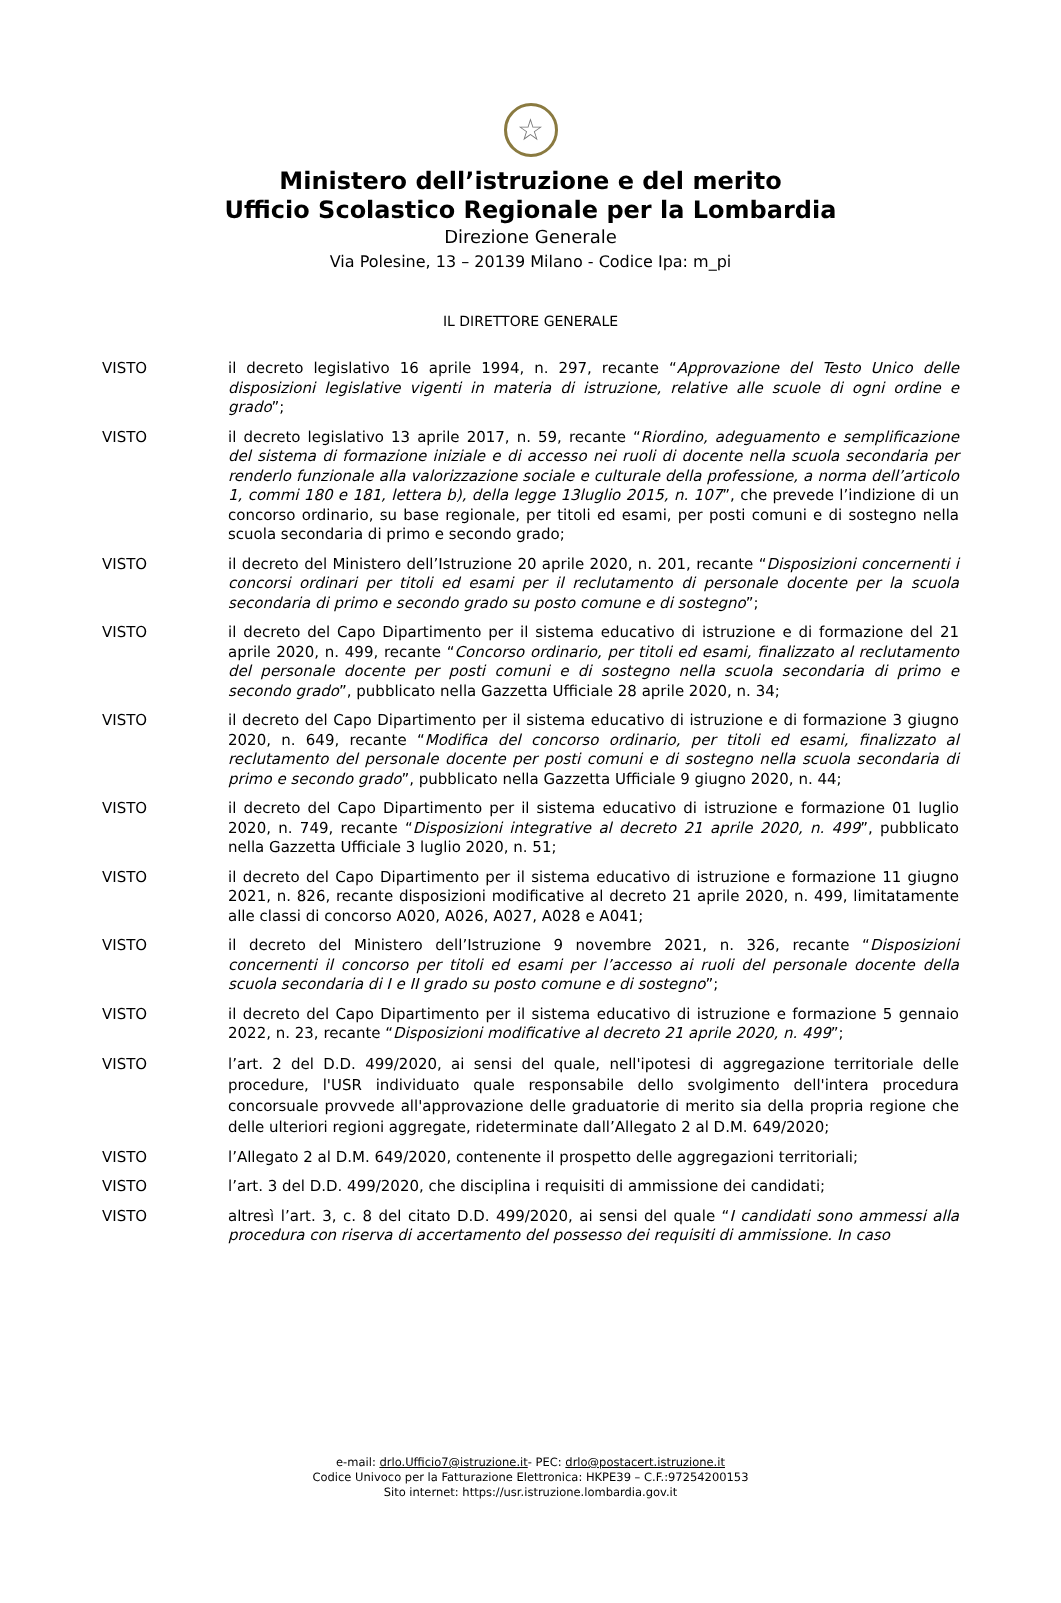☆
Ministero dell’istruzione e del merito
Ufficio Scolastico Regionale per la Lombardia
Direzione Generale
Via Polesine, 13 – 20139 Milano - Codice Ipa: m_pi
IL DIRETTORE GENERALE
VISTO il decreto legislativo 16 aprile 1994, n. 297, recante “Approvazione del Testo Unico delle disposizioni legislative vigenti in materia di istruzione, relative alle scuole di ogni ordine e grado”;
VISTO il decreto legislativo 13 aprile 2017, n. 59, recante “Riordino, adeguamento e semplificazione del sistema di formazione iniziale e di accesso nei ruoli di docente nella scuola secondaria per renderlo funzionale alla valorizzazione sociale e culturale della professione, a norma dell’articolo 1, commi 180 e 181, lettera b), della legge 13luglio 2015, n. 107”, che prevede l’indizione di un concorso ordinario, su base regionale, per titoli ed esami, per posti comuni e di sostegno nella scuola secondaria di primo e secondo grado;
VISTO il decreto del Ministero dell’Istruzione 20 aprile 2020, n. 201, recante “Disposizioni concernenti i concorsi ordinari per titoli ed esami per il reclutamento di personale docente per la scuola secondaria di primo e secondo grado su posto comune e di sostegno”;
VISTO il decreto del Capo Dipartimento per il sistema educativo di istruzione e di formazione del 21 aprile 2020, n. 499, recante “Concorso ordinario, per titoli ed esami, finalizzato al reclutamento del personale docente per posti comuni e di sostegno nella scuola secondaria di primo e secondo grado”, pubblicato nella Gazzetta Ufficiale 28 aprile 2020, n. 34;
VISTO il decreto del Capo Dipartimento per il sistema educativo di istruzione e di formazione 3 giugno 2020, n. 649, recante “Modifica del concorso ordinario, per titoli ed esami, finalizzato al reclutamento del personale docente per posti comuni e di sostegno nella scuola secondaria di primo e secondo grado”, pubblicato nella Gazzetta Ufficiale 9 giugno 2020, n. 44;
VISTO il decreto del Capo Dipartimento per il sistema educativo di istruzione e formazione 01 luglio 2020, n. 749, recante “Disposizioni integrative al decreto 21 aprile 2020, n. 499”, pubblicato nella Gazzetta Ufficiale 3 luglio 2020, n. 51;
VISTO il decreto del Capo Dipartimento per il sistema educativo di istruzione e formazione 11 giugno 2021, n. 826, recante disposizioni modificative al decreto 21 aprile 2020, n. 499, limitatamente alle classi di concorso A020, A026, A027, A028 e A041;
VISTO il decreto del Ministero dell’Istruzione 9 novembre 2021, n. 326, recante “Disposizioni concernenti il concorso per titoli ed esami per l’accesso ai ruoli del personale docente della scuola secondaria di I e II grado su posto comune e di sostegno”;
VISTO il decreto del Capo Dipartimento per il sistema educativo di istruzione e formazione 5 gennaio 2022, n. 23, recante “Disposizioni modificative al decreto 21 aprile 2020, n. 499”;
VISTO l’art. 2 del D.D. 499/2020, ai sensi del quale, nell'ipotesi di aggregazione territoriale delle procedure, l'USR individuato quale responsabile dello svolgimento dell'intera procedura concorsuale provvede all'approvazione delle graduatorie di merito sia della propria regione che delle ulteriori regioni aggregate, rideterminate dall’Allegato 2 al D.M. 649/2020;
VISTO l’Allegato 2 al D.M. 649/2020, contenente il prospetto delle aggregazioni territoriali;
VISTO l’art. 3 del D.D. 499/2020, che disciplina i requisiti di ammissione dei candidati;
VISTO altresì l’art. 3, c. 8 del citato D.D. 499/2020, ai sensi del quale “I candidati sono ammessi alla procedura con riserva di accertamento del possesso dei requisiti di ammissione. In caso
e-mail: drlo.Ufficio7@istruzione.it- PEC: drlo@postacert.istruzione.it
Codice Univoco per la Fatturazione Elettronica: HKPE39 – C.F.:97254200153
Sito internet: https://usr.istruzione.lombardia.gov.it